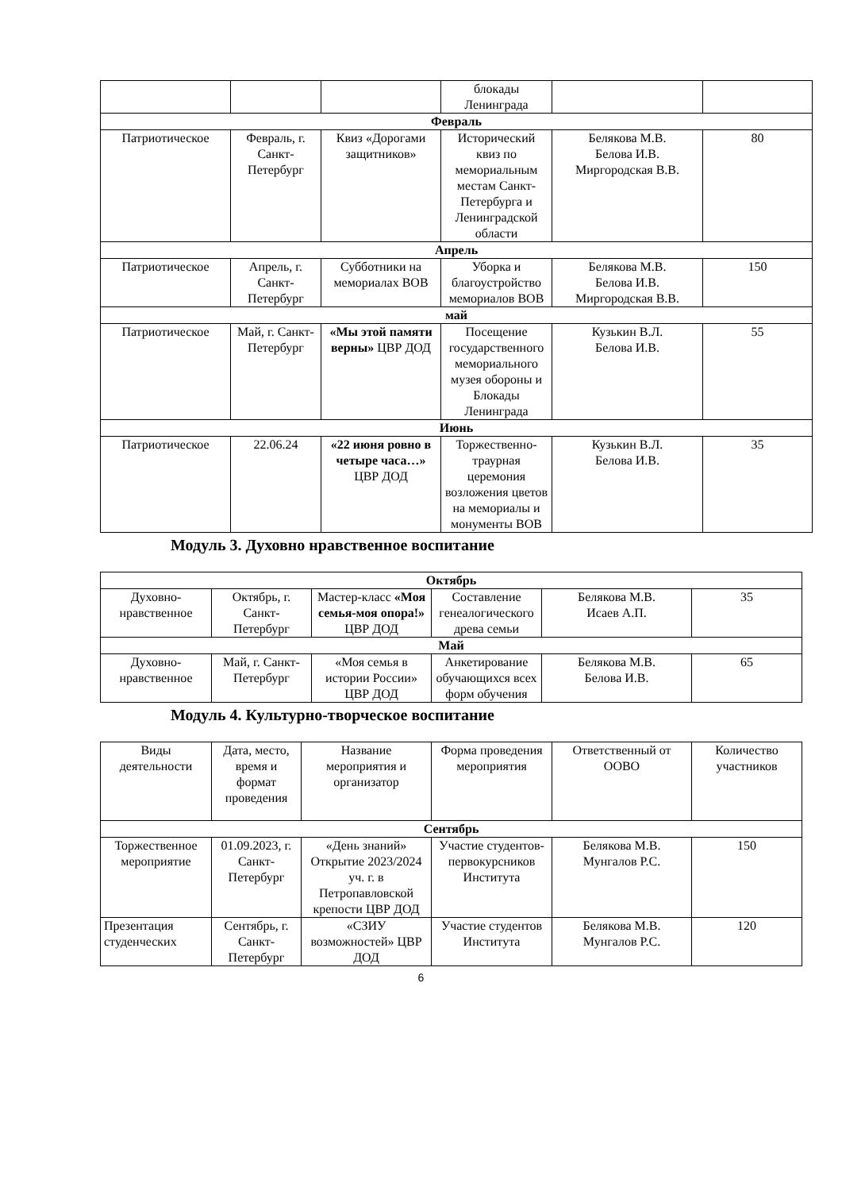| | | | блокады Ленинграда | | |
| Февраль | | | | | |
| Патриотическое | Февраль, г. Санкт-Петербург | Квиз «Дорогами защитников» | Исторический квиз по мемориальным местам Санкт-Петербурга и Ленинградской области | Белякова М.В. Белова И.В. Миргородская В.В. | 80 |
| Апрель | | | | | |
| Патриотическое | Апрель, г. Санкт-Петербург | Субботники на мемориалах ВОВ | Уборка и благоустройство мемориалов ВОВ | Белякова М.В. Белова И.В. Миргородская В.В. | 150 |
| май | | | | | |
| Патриотическое | Май, г. Санкт-Петербург | «Мы этой памяти верны» ЦВР ДОД | Посещение государственного мемориального музея обороны и Блокады Ленинграда | Кузькин В.Л. Белова И.В. | 55 |
| Июнь | | | | | |
| Патриотическое | 22.06.24 | «22 июня ровно в четыре часа…» ЦВР ДОД | Торжественно-траурная церемония возложения цветов на мемориалы и монументы ВОВ | Кузькин В.Л. Белова И.В. | 35 |
Модуль 3. Духовно нравственное воспитание
| Октябрь | | | | | |
| Духовно-нравственное | Октябрь, г. Санкт-Петербург | Мастер-класс «Моя семья-моя опора!» ЦВР ДОД | Составление генеалогического древа семьи | Белякова М.В. Исаев А.П. | 35 |
| Май | | | | | |
| Духовно-нравственное | Май, г. Санкт-Петербург | «Моя семья в истории России» ЦВР ДОД | Анкетирование обучающихся всех форм обучения | Белякова М.В. Белова И.В. | 65 |
Модуль 4. Культурно-творческое воспитание
| Виды деятельности | Дата, место, время и формат проведения | Название мероприятия и организатор | Форма проведения мероприятия | Ответственный от ООВО | Количество участников |
| Сентябрь | | | | | |
| Торжественное мероприятие | 01.09.2023, г. Санкт-Петербург | «День знаний» Открытие 2023/2024 уч. г. в Петропавловской крепости ЦВР ДОД | Участие студентов-первокурсников Института | Белякова М.В. Мунгалов Р.С. | 150 |
| Презентация студенческих | Сентябрь, г. Санкт-Петербург | «СЗИУ возможностей» ЦВР ДОД | Участие студентов Института | Белякова М.В. Мунгалов Р.С. | 120 |
6